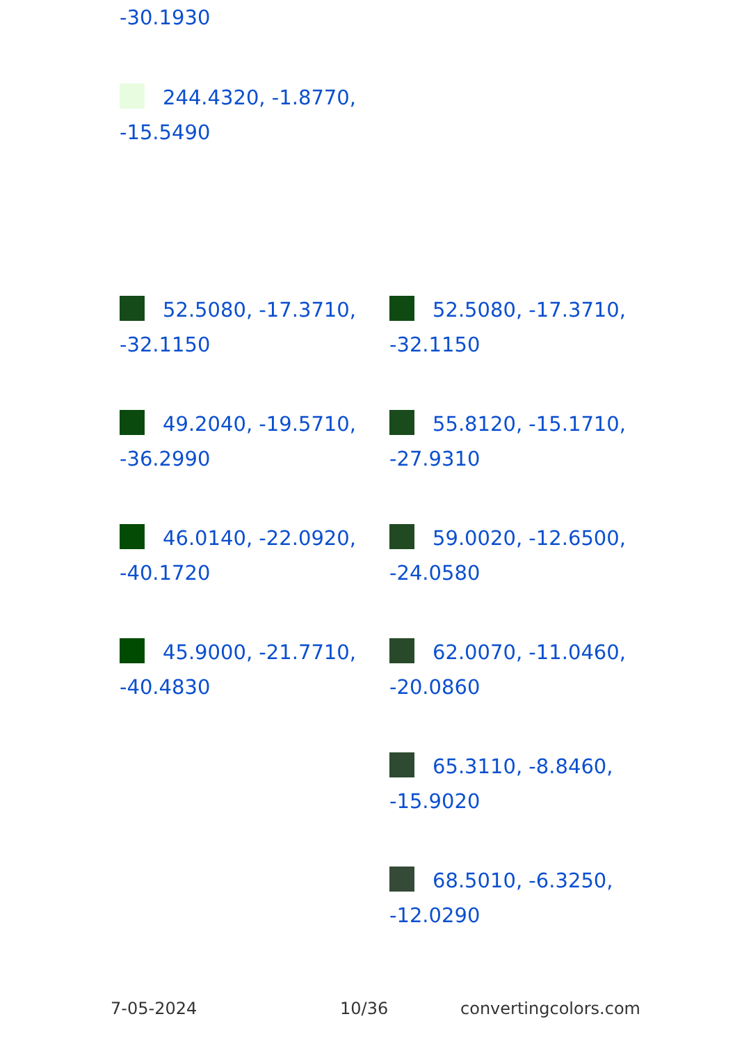-30.1930
244.4320, -1.8770, -15.5490
52.5080, -17.3710, -32.1150
52.5080, -17.3710, -32.1150
49.2040, -19.5710, -36.2990
55.8120, -15.1710, -27.9310
46.0140, -22.0920, -40.1720
59.0020, -12.6500, -24.0580
45.9000, -21.7710, -40.4830
62.0070, -11.0460, -20.0860
65.3110, -8.8460, -15.9020
68.5010, -6.3250, -12.0290
7-05-2024 10/36 convertingcolors.com